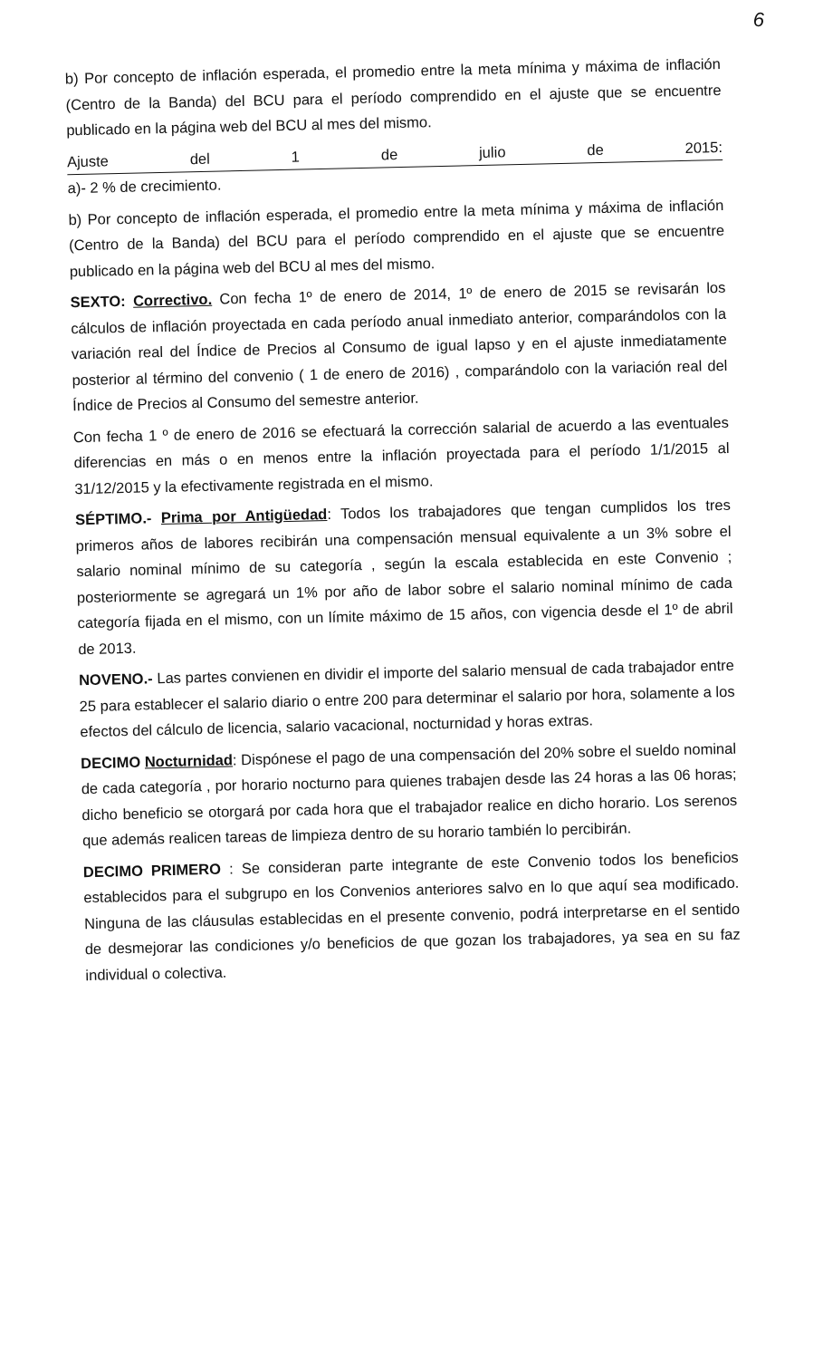6
b) Por concepto de inflación esperada, el promedio entre la meta mínima y máxima de inflación (Centro de la Banda) del BCU para el período comprendido en el ajuste que se encuentre publicado en la página web del BCU al mes del mismo.
Ajuste del 1 de julio de 2015:
a)- 2 % de crecimiento.
b) Por concepto de inflación esperada, el promedio entre la meta mínima y máxima de inflación (Centro de la Banda) del BCU para el período comprendido en el ajuste que se encuentre publicado en la página web del BCU al mes del mismo.
SEXTO: Correctivo. Con fecha 1º de enero de 2014, 1º de enero de 2015 se revisarán los cálculos de inflación proyectada en cada período anual inmediato anterior, comparándolos con la variación real del Índice de Precios al Consumo de igual lapso y en el ajuste inmediatamente posterior al término del convenio ( 1 de enero de 2016) , comparándolo con la variación real del Índice de Precios al Consumo del semestre anterior.
Con fecha 1 º de enero de 2016 se efectuará la corrección salarial de acuerdo a las eventuales diferencias en más o en menos entre la inflación proyectada para el período 1/1/2015 al 31/12/2015 y la efectivamente registrada en el mismo.
SÉPTIMO.- Prima por Antigüedad: Todos los trabajadores que tengan cumplidos los tres primeros años de labores recibirán una compensación mensual equivalente a un 3% sobre el salario nominal mínimo de su categoría , según la escala establecida en este Convenio ; posteriormente se agregará un 1% por año de labor sobre el salario nominal mínimo de cada categoría fijada en el mismo, con un límite máximo de 15 años, con vigencia desde el 1º de abril de 2013.
NOVENO.- Las partes convienen en dividir el importe del salario mensual de cada trabajador entre 25 para establecer el salario diario o entre 200 para determinar el salario por hora, solamente a los efectos del cálculo de licencia, salario vacacional, nocturnidad y horas extras.
DECIMO Nocturnidad: Dispónese el pago de una compensación del 20% sobre el sueldo nominal de cada categoría , por horario nocturno para quienes trabajen desde las 24 horas a las 06 horas; dicho beneficio se otorgará por cada hora que el trabajador realice en dicho horario. Los serenos que además realicen tareas de limpieza dentro de su horario también lo percibirán.
DECIMO PRIMERO : Se consideran parte integrante de este Convenio todos los beneficios establecidos para el subgrupo en los Convenios anteriores salvo en lo que aquí sea modificado. Ninguna de las cláusulas establecidas en el presente convenio, podrá interpretarse en el sentido de desmejorar las condiciones y/o beneficios de que gozan los trabajadores, ya sea en su faz individual o colectiva.